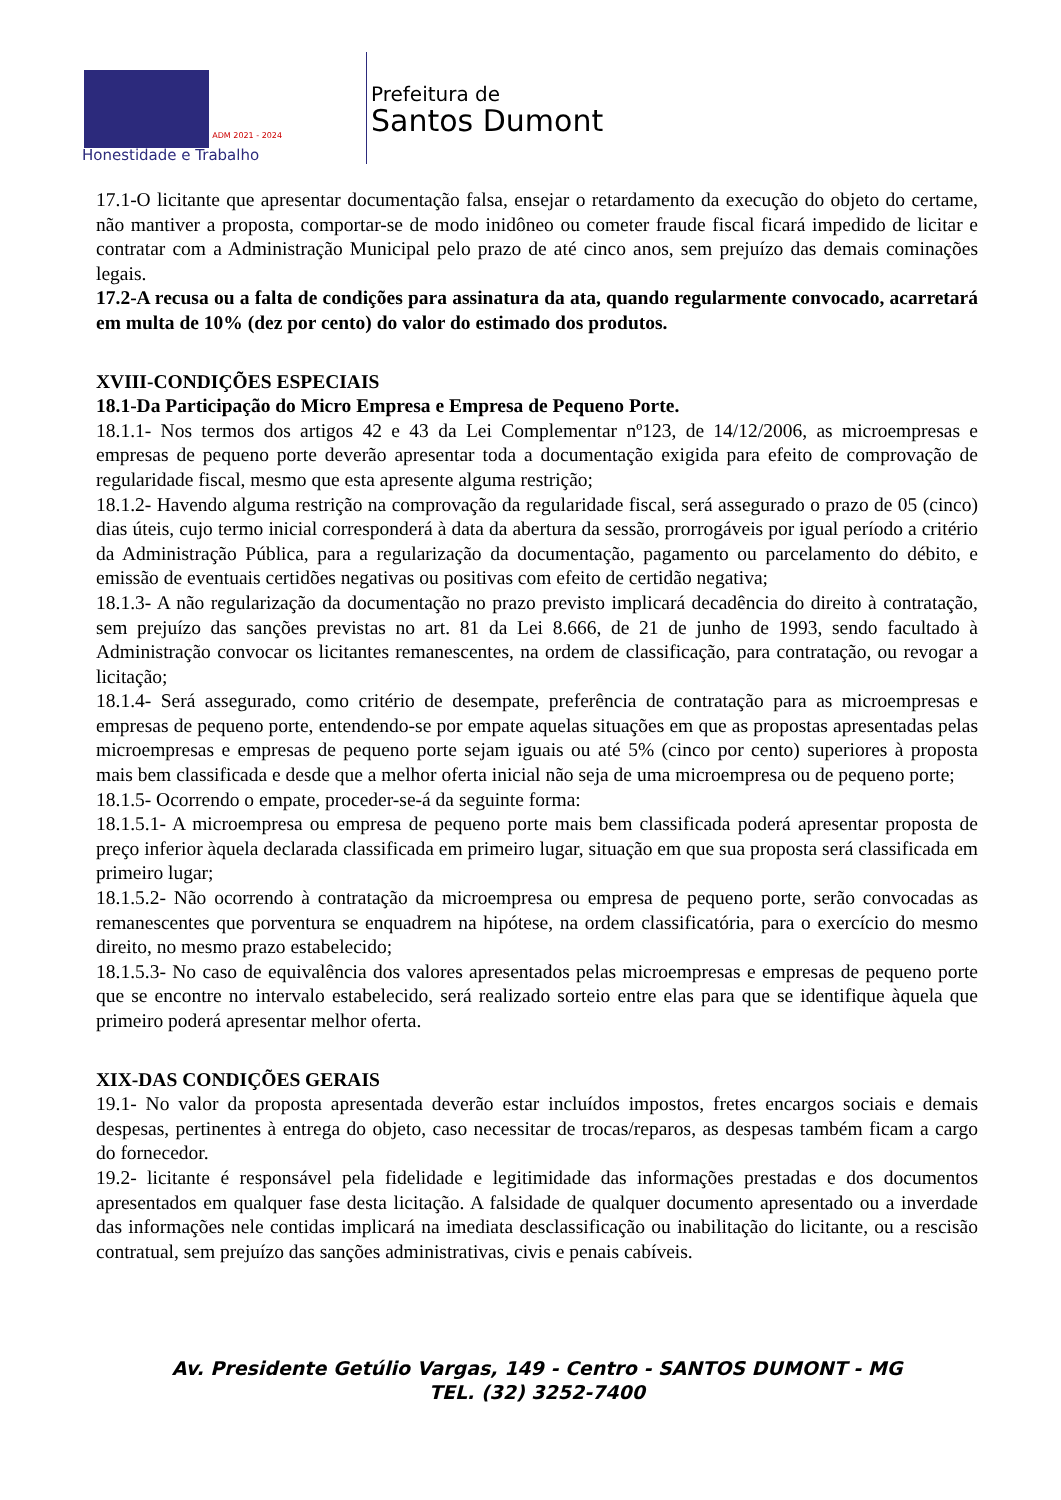ADM 2021 - 2024
Honestidade e Trabalho
Prefeitura de
Santos Dumont
17.1-O licitante que apresentar documentação falsa, ensejar o retardamento da execução do objeto do certame, não mantiver a proposta, comportar-se de modo inidôneo ou cometer fraude fiscal ficará impedido de licitar e contratar com a Administração Municipal pelo prazo de até cinco anos, sem prejuízo das demais cominações legais.
17.2-A recusa ou a falta de condições para assinatura da ata, quando regularmente convocado, acarretará em multa de 10% (dez por cento) do valor do estimado dos produtos.
XVIII-CONDIÇÕES ESPECIAIS
18.1-Da Participação do Micro Empresa e Empresa de Pequeno Porte.
18.1.1- Nos termos dos artigos 42 e 43 da Lei Complementar nº123, de 14/12/2006, as microempresas e empresas de pequeno porte deverão apresentar toda a documentação exigida para efeito de comprovação de regularidade fiscal, mesmo que esta apresente alguma restrição;
18.1.2- Havendo alguma restrição na comprovação da regularidade fiscal, será assegurado o prazo de 05 (cinco) dias úteis, cujo termo inicial corresponderá à data da abertura da sessão, prorrogáveis por igual período a critério da Administração Pública, para a regularização da documentação, pagamento ou parcelamento do débito, e emissão de eventuais certidões negativas ou positivas com efeito de certidão negativa;
18.1.3- A não regularização da documentação no prazo previsto implicará decadência do direito à contratação, sem prejuízo das sanções previstas no art. 81 da Lei 8.666, de 21 de junho de 1993, sendo facultado à Administração convocar os licitantes remanescentes, na ordem de classificação, para contratação, ou revogar a licitação;
18.1.4- Será assegurado, como critério de desempate, preferência de contratação para as microempresas e empresas de pequeno porte, entendendo-se por empate aquelas situações em que as propostas apresentadas pelas microempresas e empresas de pequeno porte sejam iguais ou até 5% (cinco por cento) superiores à proposta mais bem classificada e desde que a melhor oferta inicial não seja de uma microempresa ou de pequeno porte;
18.1.5- Ocorrendo o empate, proceder-se-á da seguinte forma:
18.1.5.1- A microempresa ou empresa de pequeno porte mais bem classificada poderá apresentar proposta de preço inferior àquela declarada classificada em primeiro lugar, situação em que sua proposta será classificada em primeiro lugar;
18.1.5.2- Não ocorrendo à contratação da microempresa ou empresa de pequeno porte, serão convocadas as remanescentes que porventura se enquadrem na hipótese, na ordem classificatória, para o exercício do mesmo direito, no mesmo prazo estabelecido;
18.1.5.3- No caso de equivalência dos valores apresentados pelas microempresas e empresas de pequeno porte que se encontre no intervalo estabelecido, será realizado sorteio entre elas para que se identifique àquela que primeiro poderá apresentar melhor oferta.
XIX-DAS CONDIÇÕES GERAIS
19.1- No valor da proposta apresentada deverão estar incluídos impostos, fretes encargos sociais e demais despesas, pertinentes à entrega do objeto, caso necessitar de trocas/reparos, as despesas também ficam a cargo do fornecedor.
19.2- licitante é responsável pela fidelidade e legitimidade das informações prestadas e dos documentos apresentados em qualquer fase desta licitação. A falsidade de qualquer documento apresentado ou a inverdade das informações nele contidas implicará na imediata desclassificação ou inabilitação do licitante, ou a rescisão contratual, sem prejuízo das sanções administrativas, civis e penais cabíveis.
Av. Presidente Getúlio Vargas, 149 - Centro - SANTOS DUMONT - MG
TEL. (32) 3252-7400